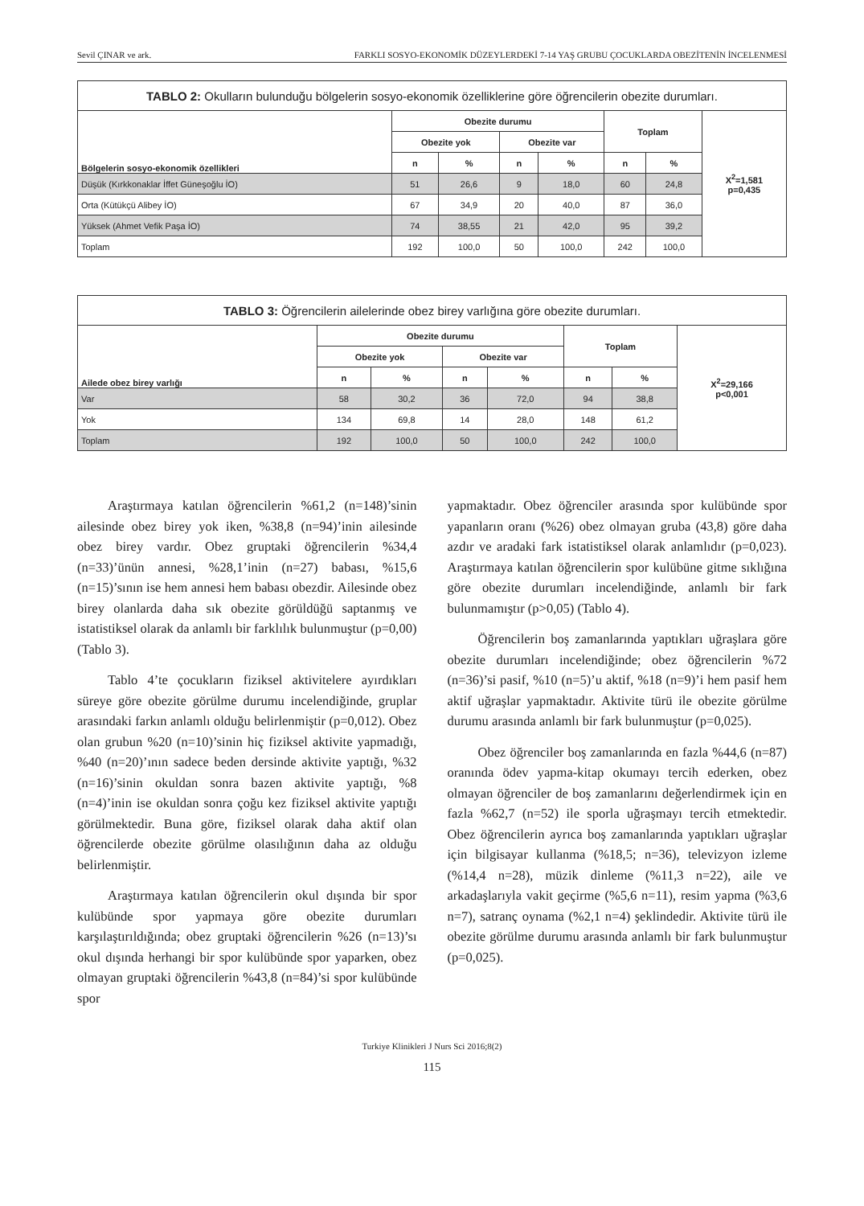Sevil ÇINAR ve ark. FARKLI SOSYO-EKONOMİK DÜZEYLERDEKİ 7-14 YAŞ GRUBU ÇOCUKLARDA OBEZİTENİN İNCELENMESİ
| TABLO 2: Okulların bulunduğu bölgelerin sosyo-ekonomik özelliklerine göre öğrencilerin obezite durumları. | | | | | | | |
| --- | --- | --- | --- | --- | --- | --- | --- |
| Bölgelerin sosyo-ekonomik özellikleri | Obezite durumu | | | | Toplam | | X<sup>2</sup>=1,581 p=0,435 |
| | Obezite yok | | Obezite var | | | | |
| | n | % | n | % | n | % | |
| Düşük (Kırkkonaklar İffet Güneşoğlu İO) | 51 | 26,6 | 9 | 18,0 | 60 | 24,8 | |
| Orta (Kütükçü Alibey İO) | 67 | 34,9 | 20 | 40,0 | 87 | 36,0 | |
| Yüksek (Ahmet Vefik Paşa İO) | 74 | 38,55 | 21 | 42,0 | 95 | 39,2 | |
| Toplam | 192 | 100,0 | 50 | 100,0 | 242 | 100,0 | |
| TABLO 3: Öğrencilerin ailelerinde obez birey varlığına göre obezite durumları. | | | | | | | |
| --- | --- | --- | --- | --- | --- | --- | --- |
| Ailede obez birey varlığı | Obezite durumu | | | | Toplam | | X<sup>2</sup>=29,166 p<0,001 |
| | Obezite yok | | Obezite var | | | | |
| | n | % | n | % | n | % | |
| Var | 58 | 30,2 | 36 | 72,0 | 94 | 38,8 | |
| Yok | 134 | 69,8 | 14 | 28,0 | 148 | 61,2 | |
| Toplam | 192 | 100,0 | 50 | 100,0 | 242 | 100,0 | |
Araştırmaya katılan öğrencilerin %61,2 (n=148)’sinin ailesinde obez birey yok iken, %38,8 (n=94)’inin ailesinde obez birey vardır. Obez gruptaki öğrencilerin %34,4 (n=33)’ünün annesi, %28,1’inin (n=27) babası, %15,6 (n=15)’sının ise hem annesi hem babası obezdir. Ailesinde obez birey olanlarda daha sık obezite görüldüğü saptanmış ve istatistiksel olarak da anlamlı bir farklılık bulunmuştur (p=0,00) (Tablo 3).
Tablo 4’te çocukların fiziksel aktivitelere ayırdıkları süreye göre obezite görülme durumu incelendiğinde, gruplar arasındaki farkın anlamlı olduğu belirlenmiştir (p=0,012). Obez olan grubun %20 (n=10)’sinin hiç fiziksel aktivite yapmadığı, %40 (n=20)’ının sadece beden dersinde aktivite yaptığı, %32 (n=16)’sinin okuldan sonra bazen aktivite yaptığı, %8 (n=4)’inin ise okuldan sonra çoğu kez fiziksel aktivite yaptığı görülmektedir. Buna göre, fiziksel olarak daha aktif olan öğrencilerde obezite görülme olasılığının daha az olduğu belirlenmiştir.
Araştırmaya katılan öğrencilerin okul dışında bir spor kulübünde spor yapmaya göre obezite durumları karşılaştırıldığında; obez gruptaki öğrencilerin %26 (n=13)’sı okul dışında herhangi bir spor kulübünde spor yaparken, obez olmayan gruptaki öğrencilerin %43,8 (n=84)’si spor kulübünde spor
yapmaktadır. Obez öğrenciler arasında spor kulübünde spor yapanların oranı (%26) obez olmayan gruba (43,8) göre daha azdır ve aradaki fark istatistiksel olarak anlamlıdır (p=0,023). Araştırmaya katılan öğrencilerin spor kulübüne gitme sıklığına göre obezite durumları incelendiğinde, anlamlı bir fark bulunmamıştır (p>0,05) (Tablo 4).
Öğrencilerin boş zamanlarında yaptıkları uğraşlara göre obezite durumları incelendiğinde; obez öğrencilerin %72 (n=36)’si pasif, %10 (n=5)’u aktif, %18 (n=9)’i hem pasif hem aktif uğraşlar yapmaktadır. Aktivite türü ile obezite görülme durumu arasında anlamlı bir fark bulunmuştur (p=0,025).
Obez öğrenciler boş zamanlarında en fazla %44,6 (n=87) oranında ödev yapma-kitap okumayı tercih ederken, obez olmayan öğrenciler de boş zamanlarını değerlendirmek için en fazla %62,7 (n=52) ile sporla uğraşmayı tercih etmektedir. Obez öğrencilerin ayrıca boş zamanlarında yaptıkları uğraşlar için bilgisayar kullanma (%18,5; n=36), televizyon izleme (%14,4 n=28), müzik dinleme (%11,3 n=22), aile ve arkadaşlarıyla vakit geçirme (%5,6 n=11), resim yapma (%3,6 n=7), satranç oynama (%2,1 n=4) şeklindedir. Aktivite türü ile obezite görülme durumu arasında anlamlı bir fark bulunmuştur (p=0,025).
Turkiye Klinikleri J Nurs Sci 2016;8(2)
115